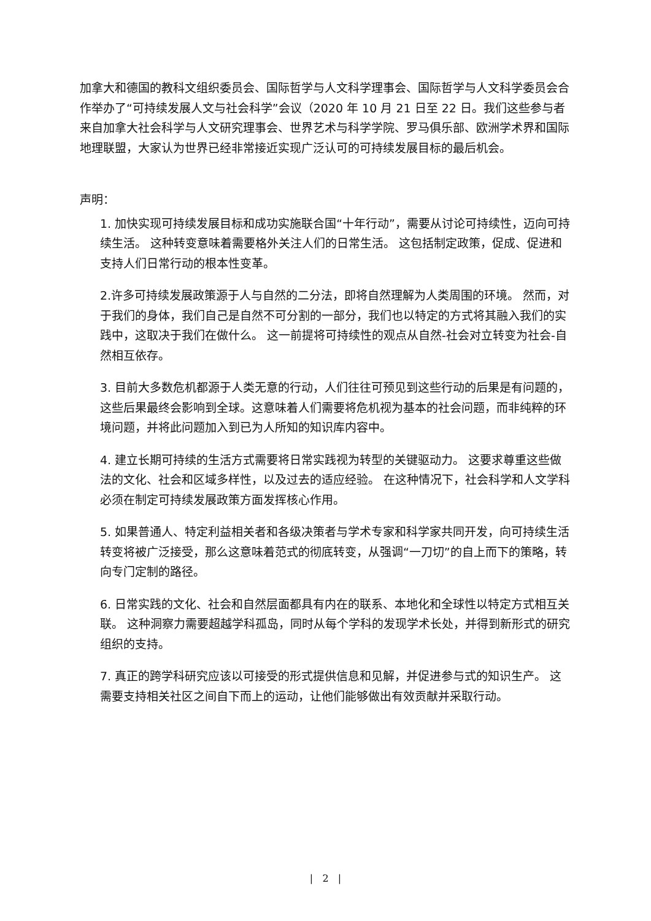加拿大和德国的教科文组织委员会、国际哲学与人文科学理事会、国际哲学与人文科学委员会合作举办了“可持续发展人文与社会科学”会议（2020 年 10 月 21 日至 22 日。我们这些参与者来自加拿大社会科学与人文研究理事会、世界艺术与科学学院、罗马俱乐部、欧洲学术界和国际地理联盟，大家认为世界已经非常接近实现广泛认可的可持续发展目标的最后机会。
声明：
1. 加快实现可持续发展目标和成功实施联合国“十年行动”，需要从讨论可持续性，迈向可持续生活。 这种转变意味着需要格外关注人们的日常生活。 这包括制定政策，促成、促进和支持人们日常行动的根本性变革。
2.许多可持续发展政策源于人与自然的二分法，即将自然理解为人类周围的环境。 然而，对于我们的身体，我们自己是自然不可分割的一部分，我们也以特定的方式将其融入我们的实践中，这取决于我们在做什么。 这一前提将可持续性的观点从自然-社会对立转变为社会-自然相互依存。
3. 目前大多数危机都源于人类无意的行动，人们往往可预见到这些行动的后果是有问题的，这些后果最终会影响到全球。这意味着人们需要将危机视为基本的社会问题，而非纯粹的环境问题，并将此问题加入到已为人所知的知识库内容中。
4. 建立长期可持续的生活方式需要将日常实践视为转型的关键驱动力。 这要求尊重这些做法的文化、社会和区域多样性，以及过去的适应经验。 在这种情况下，社会科学和人文学科必须在制定可持续发展政策方面发挥核心作用。
5. 如果普通人、特定利益相关者和各级决策者与学术专家和科学家共同开发，向可持续生活转变将被广泛接受，那么这意味着范式的彻底转变，从强调“一刀切”的自上而下的策略，转向专门定制的路径。
6. 日常实践的文化、社会和自然层面都具有内在的联系、本地化和全球性以特定方式相互关联。 这种洞察力需要超越学科孤岛，同时从每个学科的发现学术长处，并得到新形式的研究组织的支持。
7. 真正的跨学科研究应该以可接受的形式提供信息和见解，并促进参与式的知识生产。 这需要支持相关社区之间自下而上的运动，让他们能够做出有效贡献并采取行动。
| 2 |